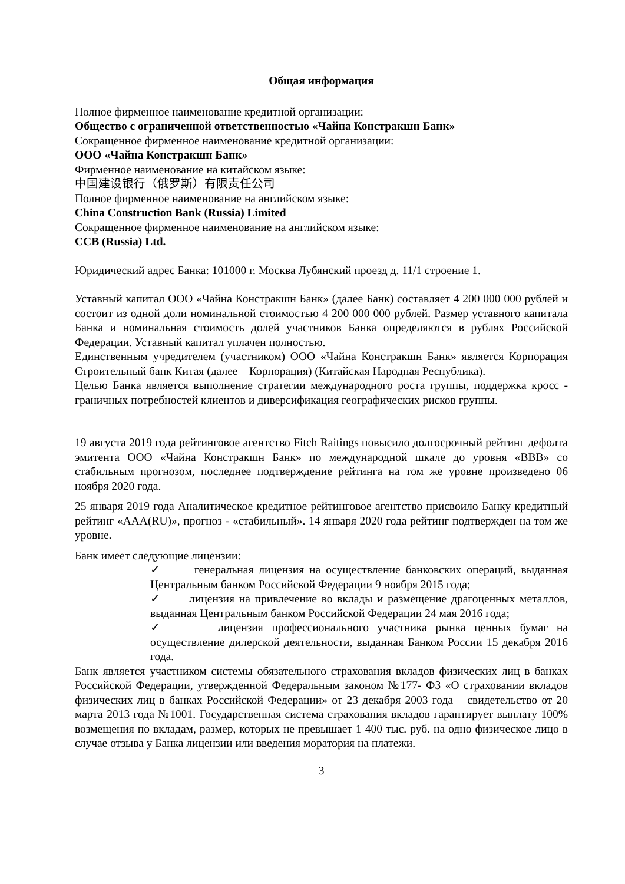Общая информация
Полное фирменное наименование кредитной организации:
Общество с ограниченной ответственностью «Чайна Констракшн Банк»
Сокращенное фирменное наименование кредитной организации:
ООО «Чайна Констракшн Банк»
Фирменное наименование на китайском языке:
中国建设银行（俄罗斯）有限责任公司
Полное фирменное наименование на английском языке:
China Construction Bank (Russia) Limited
Сокращенное фирменное наименование на английском языке:
CCB (Russia) Ltd.
Юридический адрес Банка: 101000 г. Москва Лубянский проезд д. 11/1 строение 1.
Уставный капитал ООО «Чайна Констракшн Банк» (далее Банк) составляет 4 200 000 000 рублей и состоит из одной доли номинальной стоимостью 4 200 000 000 рублей. Размер уставного капитала Банка и номинальная стоимость долей участников Банка определяются в рублях Российской Федерации. Уставный капитал уплачен полностью.
Единственным учредителем (участником) ООО «Чайна Констракшн Банк» является Корпорация Строительный банк Китая (далее – Корпорация) (Китайская Народная Республика).
Целью Банка является выполнение стратегии международного роста группы, поддержка кросс - граничных потребностей клиентов и диверсификация географических рисков группы.
19 августа 2019 года рейтинговое агентство Fitch Raitings повысило долгосрочный рейтинг дефолта эмитента ООО «Чайна Констракшн Банк» по международной шкале до уровня «BBB» со стабильным прогнозом, последнее подтверждение рейтинга на том же уровне произведено 06 ноября 2020 года.
25 января 2019 года Аналитическое кредитное рейтинговое агентство присвоило Банку кредитный рейтинг «AAA(RU)», прогноз - «стабильный». 14 января 2020 года рейтинг подтвержден на том же уровне.
Банк имеет следующие лицензии:
✓ генеральная лицензия на осуществление банковских операций, выданная Центральным банком Российской Федерации 9 ноября 2015 года;
✓ лицензия на привлечение во вклады и размещение драгоценных металлов, выданная Центральным банком Российской Федерации 24 мая 2016 года;
✓ лицензия профессионального участника рынка ценных бумаг на осуществление дилерской деятельности, выданная Банком России 15 декабря 2016 года.
Банк является участником системы обязательного страхования вкладов физических лиц в банках Российской Федерации, утвержденной Федеральным законом №177- ФЗ «О страховании вкладов физических лиц в банках Российской Федерации» от 23 декабря 2003 года – свидетельство от 20 марта 2013 года №1001. Государственная система страхования вкладов гарантирует выплату 100% возмещения по вкладам, размер, которых не превышает 1 400 тыс. руб. на одно физическое лицо в случае отзыва у Банка лицензии или введения моратория на платежи.
3